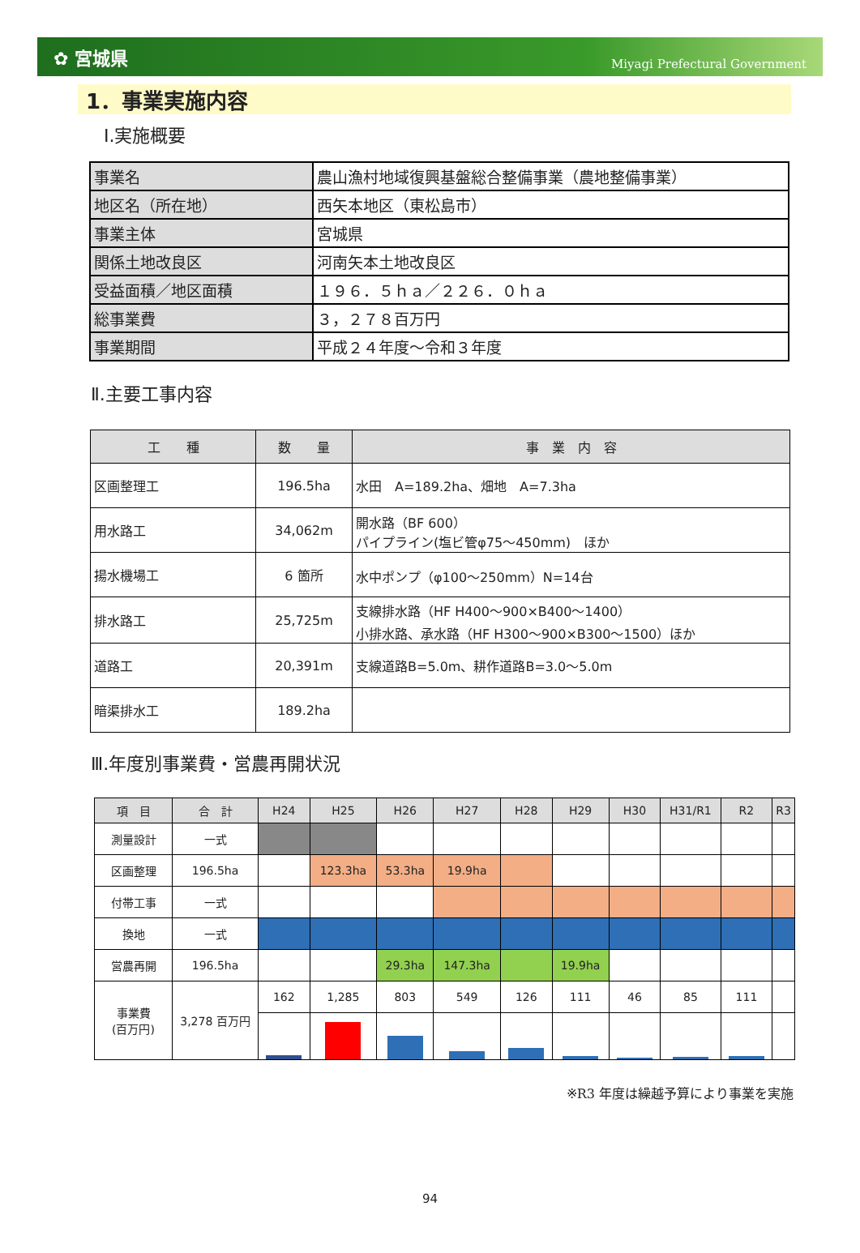✿ 宮城県 Miyagi Prefectural Government
1．事業実施内容
Ⅰ.実施概要
| 事業名 | 農山漁村地域復興基盤総合整備事業（農地整備事業） |
| 地区名（所在地） | 西矢本地区（東松島市） |
| 事業主体 | 宮城県 |
| 関係土地改良区 | 河南矢本土地改良区 |
| 受益面積／地区面積 | １９６．５ｈａ／２２６．０ｈａ |
| 総事業費 | ３，２７８百万円 |
| 事業期間 | 平成２４年度～令和３年度 |
Ⅱ.主要工事内容
| 工 種 | 数 量 | 事 業 内 容 |
| --- | --- | --- |
| 区画整理工 | 196.5ha | 水田 A=189.2ha、畑地 A=7.3ha |
| 用水路工 | 34,062m | 開水路（BF 600） パイプライン(塩ビ管φ75～450mm) ほか |
| 揚水機場工 | 6 箇所 | 水中ポンプ（φ100～250mm）N=14台 |
| 排水路工 | 25,725m | 支線排水路（HF H400～900×B400～1400） 小排水路、承水路（HF H300～900×B300～1500）ほか |
| 道路工 | 20,391m | 支線道路B=5.0m、耕作道路B=3.0～5.0m |
| 暗渠排水工 | 189.2ha | |
Ⅲ.年度別事業費・営農再開状況
| 項 目 | 合 計 | H24 | H25 | H26 | H27 | H28 | H29 | H30 | H31/R1 | R2 | R3 |
| --- | --- | --- | --- | --- | --- | --- | --- | --- | --- | --- | --- |
| 測量設計 | 一式 | | | | | | | | | | |
| 区画整理 | 196.5ha | | 123.3ha | 53.3ha | 19.9ha | | | | | | |
| 付帯工事 | 一式 | | | | | | | | | | |
| 換地 | 一式 | | | | | | | | | | |
| 営農再開 | 196.5ha | | | 29.3ha | 147.3ha | | 19.9ha | | | | |
| 事業費 (百万円) | 3,278 百万円 | 162 | 1,285 | 803 | 549 | 126 | 111 | 46 | 85 | 111 | |
※R3 年度は繰越予算により事業を実施
94